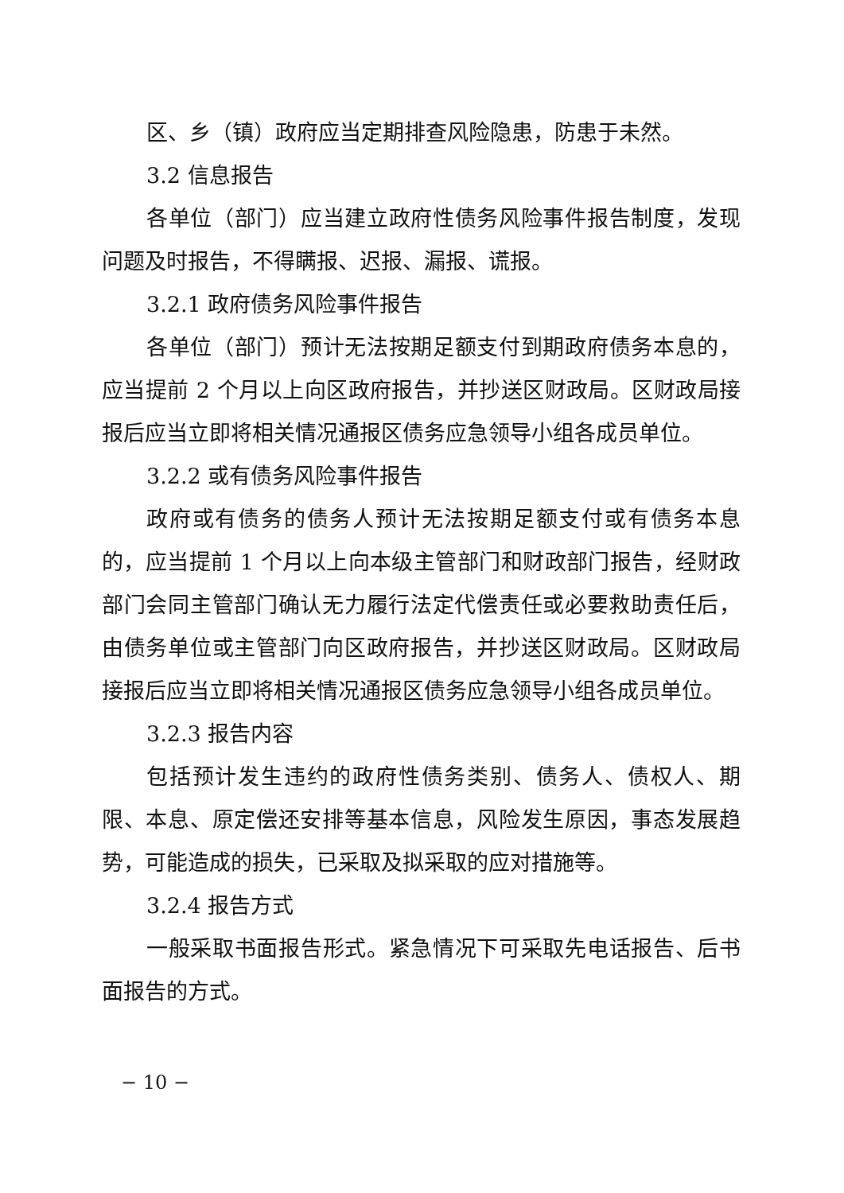区、乡（镇）政府应当定期排查风险隐患，防患于未然。
3.2 信息报告
各单位（部门）应当建立政府性债务风险事件报告制度，发现问题及时报告，不得瞒报、迟报、漏报、谎报。
3.2.1 政府债务风险事件报告
各单位（部门）预计无法按期足额支付到期政府债务本息的，应当提前 2 个月以上向区政府报告，并抄送区财政局。区财政局接报后应当立即将相关情况通报区债务应急领导小组各成员单位。
3.2.2 或有债务风险事件报告
政府或有债务的债务人预计无法按期足额支付或有债务本息的，应当提前 1 个月以上向本级主管部门和财政部门报告，经财政部门会同主管部门确认无力履行法定代偿责任或必要救助责任后，由债务单位或主管部门向区政府报告，并抄送区财政局。区财政局接报后应当立即将相关情况通报区债务应急领导小组各成员单位。
3.2.3 报告内容
包括预计发生违约的政府性债务类别、债务人、债权人、期限、本息、原定偿还安排等基本信息，风险发生原因，事态发展趋势，可能造成的损失，已采取及拟采取的应对措施等。
3.2.4 报告方式
一般采取书面报告形式。紧急情况下可采取先电话报告、后书面报告的方式。
− 10 −